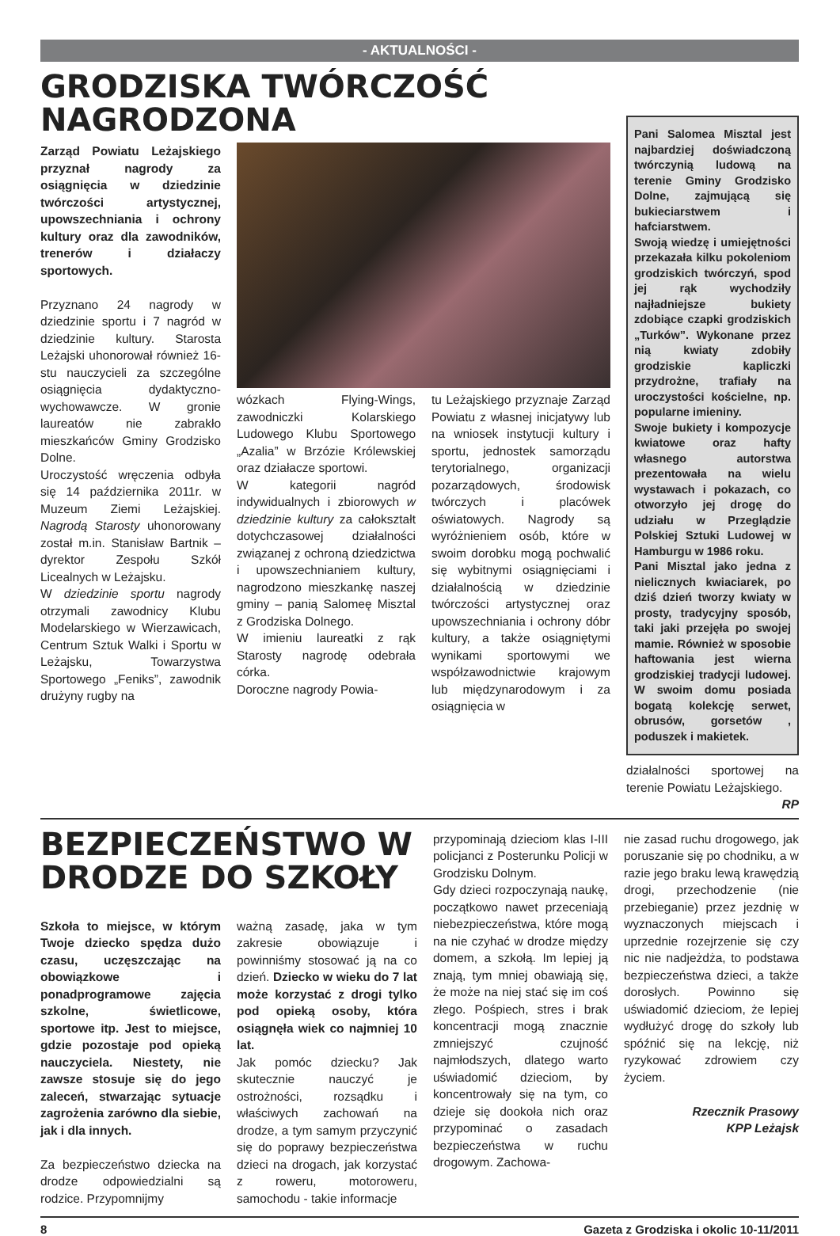- AKTUALNOŚCI -
GRODZISKA TWÓRCZOŚĆ NAGRODZONA
Zarząd Powiatu Leżajskiego przyznał nagrody za osiągnięcia w dziedzinie twórczości artystycznej, upowszechniania i ochrony kultury oraz dla zawodników, trenerów i działaczy sportowych.
Przyznano 24 nagrody w dziedzinie sportu i 7 nagród w dziedzinie kultury. Starosta Leżajski uhonorował również 16-stu nauczycieli za szczególne osiągnięcia dydaktyczno-wychowawcze. W gronie laureatów nie zabrakło mieszkańców Gminy Grodzisko Dolne.
Uroczystość wręczenia odbyła się 14 października 2011r. w Muzeum Ziemi Leżajskiej. Nagrodą Starosty uhonorowany został m.in. Stanisław Bartnik – dyrektor Zespołu Szkół Licealnych w Leżajsku.
W dziedzinie sportu nagrody otrzymali zawodnicy Klubu Modelarskiego w Wierzawicach, Centrum Sztuk Walki i Sportu w Leżajsku, Towarzystwa Sportowego „Feniks”, zawodnik drużyny rugby na
wózkach Flying-Wings, zawodniczki Kolarskiego Ludowego Klubu Sportowego „Azalia” w Brzózie Królewskiej oraz działacze sportowi.
W kategorii nagród indywidualnych i zbiorowych w dziedzinie kultury za całokształt dotychczasowej działalności związanej z ochroną dziedzictwa i upowszechnianiem kultury, nagrodzono mieszkankę naszej gminy – panią Salomeę Misztal z Grodziska Dolnego.
W imieniu laureatki z rąk Starosty nagrodę odebrała córka.
Doroczne nagrody Powia-
tu Leżajskiego przyznaje Zarząd Powiatu z własnej inicjatywy lub na wniosek instytucji kultury i sportu, jednostek samorządu terytorialnego, organizacji pozarządowych, środowisk twórczych i placówek oświatowych. Nagrody są wyróżnieniem osób, które w swoim dorobku mogą pochwalić się wybitnymi osiągnięciami i działalnością w dziedzinie twórczości artystycznej oraz upowszechniania i ochrony dóbr kultury, a także osiągniętymi wynikami sportowymi we współzawodnictwie krajowym lub międzynarodowym i za osiągnięcia w
Pani Salomea Misztal jest najbardziej doświadczoną twórczynią ludową na terenie Gminy Grodzisko Dolne, zajmującą się bukieciarstwem i hafciarstwem.
Swoją wiedzę i umiejętności przekazała kilku pokoleniom grodziskich twórczyń, spod jej rąk wychodziły najładniejsze bukiety zdobiące czapki grodziskich „Turków”. Wykonane przez nią kwiaty zdobiły grodziskie kapliczki przydrożne, trafiały na uroczystości kościelne, np. popularne imieniny.
Swoje bukiety i kompozycje kwiatowe oraz hafty własnego autorstwa prezentowała na wielu wystawach i pokazach, co otworzyło jej drogę do udziału w Przeglądzie Polskiej Sztuki Ludowej w Hamburgu w 1986 roku.
Pani Misztal jako jedna z nielicznych kwiaciarek, po dziś dzień tworzy kwiaty w prosty, tradycyjny sposób, taki jaki przejęła po swojej mamie. Również w sposobie haftowania jest wierna grodziskiej tradycji ludowej. W swoim domu posiada bogatą kolekcję serwet, obrusów, gorsetów , poduszek i makietek.
działalności sportowej na terenie Powiatu Leżajskiego.
RP
BEZPIECZEŃSTWO W DRODZE DO SZKOŁY
Szkoła to miejsce, w którym Twoje dziecko spędza dużo czasu, uczęszczając na obowiązkowe i ponadprogramowe zajęcia szkolne, świetlicowe, sportowe itp. Jest to miejsce, gdzie pozostaje pod opieką nauczyciela. Niestety, nie zawsze stosuje się do jego zaleceń, stwarzając sytuacje zagrożenia zarówno dla siebie, jak i dla innych.
Za bezpieczeństwo dziecka na drodze odpowiedzialni są rodzice. Przypomnijmy
ważną zasadę, jaka w tym zakresie obowiązuje i powinniśmy stosować ją na co dzień. Dziecko w wieku do 7 lat może korzystać z drogi tylko pod opieką osoby, która osiągnęła wiek co najmniej 10 lat.
Jak pomóc dziecku? Jak skutecznie nauczyć je ostrożności, rozsądku i właściwych zachowań na drodze, a tym samym przyczynić się do poprawy bezpieczeństwa dzieci na drogach, jak korzystać z roweru, motoroweru, samochodu - takie informacje
przypominają dzieciom klas I-III policjanci z Posterunku Policji w Grodzisku Dolnym.
Gdy dzieci rozpoczynają naukę, początkowo nawet przeceniają niebezpieczeństwa, które mogą na nie czyhać w drodze między domem, a szkołą. Im lepiej ją znają, tym mniej obawiają się, że może na niej stać się im coś złego. Pośpiech, stres i brak koncentracji mogą znacznie zmniejszyć czujność najmłodszych, dlatego warto uświadomić dzieciom, by koncentrowały się na tym, co dzieje się dookoła nich oraz przypominać o zasadach bezpieczeństwa w ruchu drogowym. Zachowa-
nie zasad ruchu drogowego, jak poruszanie się po chodniku, a w razie jego braku lewą krawędzią drogi, przechodzenie (nie przebieganie) przez jezdnię w wyznaczonych miejscach i uprzednie rozejrzenie się czy nic nie nadjeżdża, to podstawa bezpieczeństwa dzieci, a także dorosłych. Powinno się uświadomić dzieciom, że lepiej wydłużyć drogę do szkoły lub spóźnić się na lekcję, niż ryzykować zdrowiem czy życiem.
Rzecznik Prasowy
KPP Leżajsk
8 Gazeta z Grodziska i okolic 10-11/2011